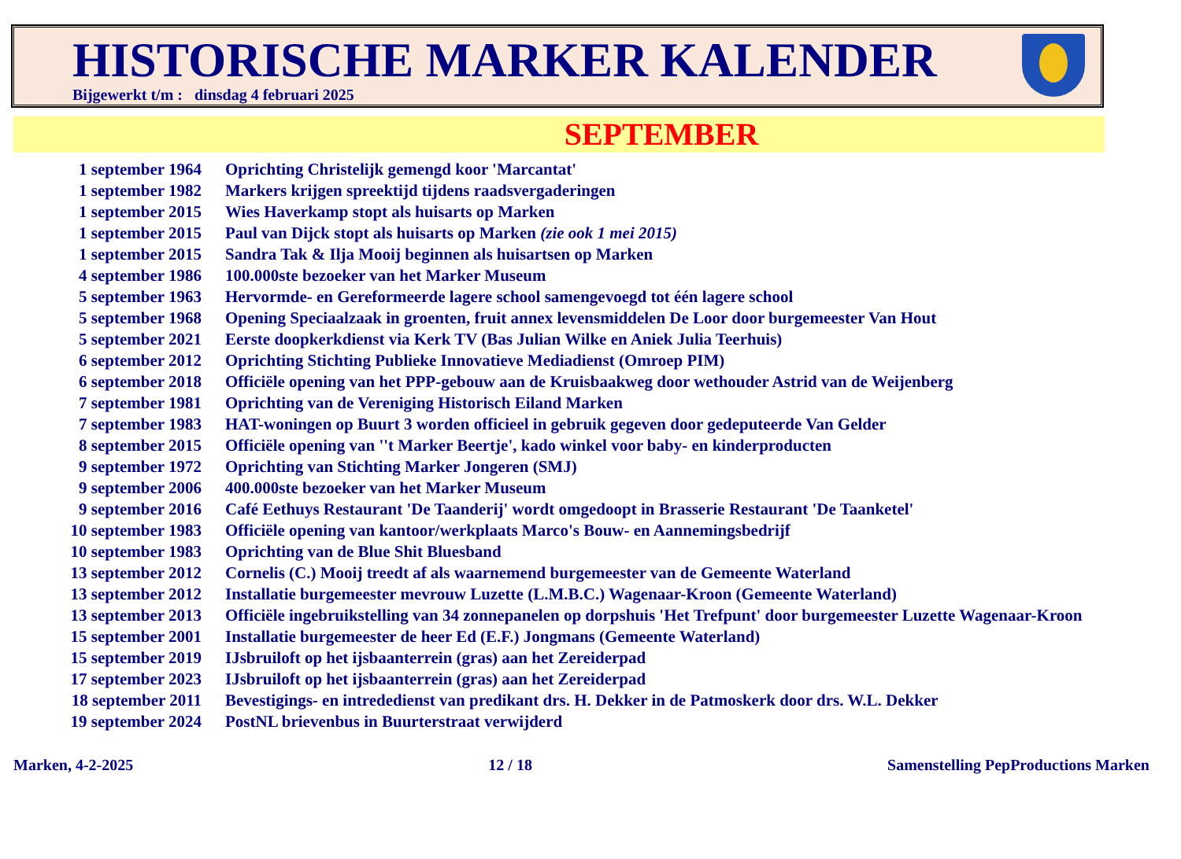HISTORISCHE MARKER KALENDER
Bijgewerkt t/m : dinsdag 4 februari 2025
SEPTEMBER
| 1 september 1964 | Oprichting Christelijk gemengd koor 'Marcantat' |
| 1 september 1982 | Markers krijgen spreektijd tijdens raadsvergaderingen |
| 1 september 2015 | Wies Haverkamp stopt als huisarts op Marken |
| 1 september 2015 | Paul van Dijck stopt als huisarts op Marken (zie ook 1 mei 2015) |
| 1 september 2015 | Sandra Tak & Ilja Mooij beginnen als huisartsen op Marken |
| 4 september 1986 | 100.000ste bezoeker van het Marker Museum |
| 5 september 1963 | Hervormde- en Gereformeerde lagere school samengevoegd tot één lagere school |
| 5 september 1968 | Opening Speciaalzaak in groenten, fruit annex levensmiddelen De Loor door burgemeester Van Hout |
| 5 september 2021 | Eerste doopkerkdienst via Kerk TV (Bas Julian Wilke en Aniek Julia Teerhuis) |
| 6 september 2012 | Oprichting Stichting Publieke Innovatieve Mediadienst (Omroep PIM) |
| 6 september 2018 | Officiële opening van het PPP-gebouw aan de Kruisbaakweg door wethouder Astrid van de Weijenberg |
| 7 september 1981 | Oprichting van de Vereniging Historisch Eiland Marken |
| 7 september 1983 | HAT-woningen op Buurt 3 worden officieel in gebruik gegeven door gedeputeerde Van Gelder |
| 8 september 2015 | Officiële opening van ''t Marker Beertje', kado winkel voor baby- en kinderproducten |
| 9 september 1972 | Oprichting van Stichting Marker Jongeren (SMJ) |
| 9 september 2006 | 400.000ste bezoeker van het Marker Museum |
| 9 september 2016 | Café Eethuys Restaurant 'De Taanderij' wordt omgedoopt in Brasserie Restaurant 'De Taanketel' |
| 10 september 1983 | Officiële opening van kantoor/werkplaats Marco's Bouw- en Aannemingsbedrijf |
| 10 september 1983 | Oprichting van de Blue Shit Bluesband |
| 13 september 2012 | Cornelis (C.) Mooij treedt af als waarnemend burgemeester van de Gemeente Waterland |
| 13 september 2012 | Installatie burgemeester mevrouw Luzette (L.M.B.C.) Wagenaar-Kroon (Gemeente Waterland) |
| 13 september 2013 | Officiële ingebruikstelling van 34 zonnepanelen op dorpshuis 'Het Trefpunt' door burgemeester Luzette Wagenaar-Kroon |
| 15 september 2001 | Installatie burgemeester de heer Ed (E.F.) Jongmans (Gemeente Waterland) |
| 15 september 2019 | IJsbruiloft op het ijsbaanterrein (gras) aan het Zereiderpad |
| 17 september 2023 | IJsbruiloft op het ijsbaanterrein (gras) aan het Zereiderpad |
| 18 september 2011 | Bevestigings- en intrededienst van predikant drs. H. Dekker in de Patmoskerk door drs. W.L. Dekker |
| 19 september 2024 | PostNL brievenbus in Buurterstraat verwijderd |
Marken, 4-2-2025 12 / 18 Samenstelling PepProductions Marken